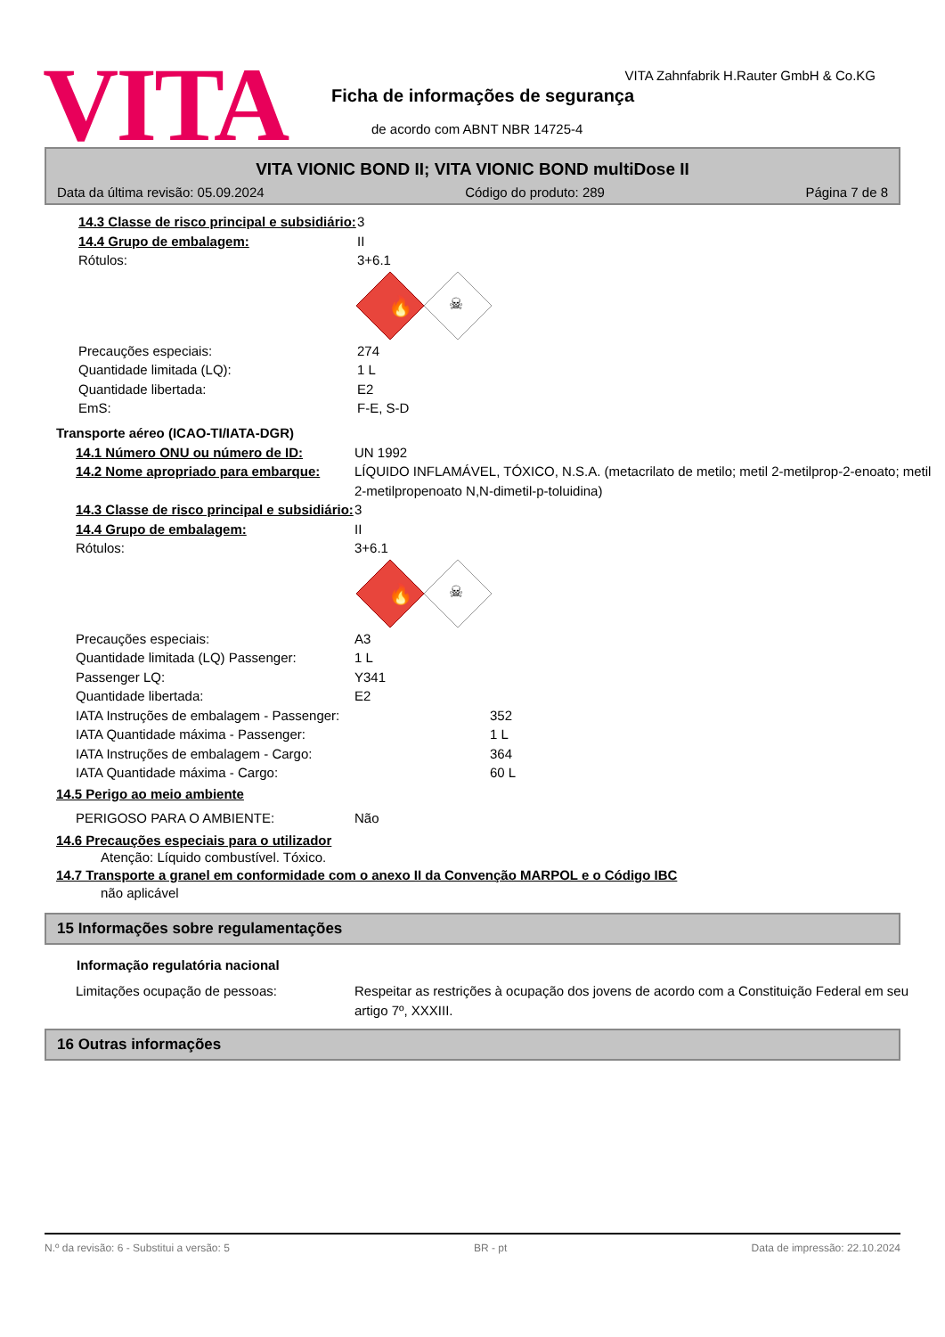VITA
VITA Zahnfabrik H.Rauter GmbH & Co.KG
Ficha de informações de segurança
de acordo com ABNT NBR 14725-4
VITA VIONIC BOND II; VITA VIONIC BOND multiDose II
Data da última revisão: 05.09.2024 Código do produto: 289 Página 7 de 8
14.3 Classe de risco principal e subsidiário:
3
14.4 Grupo de embalagem: II
Rótulos: 3+6.1
🔥
☠
Precauções especiais: 274
Quantidade limitada (LQ): 1 L
Quantidade libertada: E2
EmS: F-E, S-D
Transporte aéreo (ICAO-TI/IATA-DGR)
14.1 Número ONU ou número de ID: UN 1992
14.2 Nome apropriado para embarque:
LÍQUIDO INFLAMÁVEL, TÓXICO, N.S.A. (metacrilato de metilo; metil 2-metilprop-2-enoato; metil 2-metilpropenoato N,N-dimetil-p-toluidina)
14.3 Classe de risco principal e subsidiário:
3
14.4 Grupo de embalagem: II
Rótulos: 3+6.1
🔥
☠
Precauções especiais: A3
Quantidade limitada (LQ) Passenger:
1 L
Passenger LQ: Y341
Quantidade libertada: E2
IATA Instruções de embalagem - Passenger: 352
IATA Quantidade máxima - Passenger: 1 L
IATA Instruções de embalagem - Cargo: 364
IATA Quantidade máxima - Cargo: 60 L
14.5 Perigo ao meio ambiente
PERIGOSO PARA O AMBIENTE: Não
14.6 Precauções especiais para o utilizador
Atenção: Líquido combustível. Tóxico.
14.7 Transporte a granel em conformidade com o anexo II da Convenção MARPOL e o Código IBC
não aplicável
15 Informações sobre regulamentações
Informação regulatória nacional
Limitações ocupação de pessoas: Respeitar as restrições à ocupação dos jovens de acordo com a Constituição Federal em seu artigo 7º, XXXIII.
16 Outras informações
N.º da revisão: 6 - Substitui a versão: 5 BR - pt Data de impressão: 22.10.2024